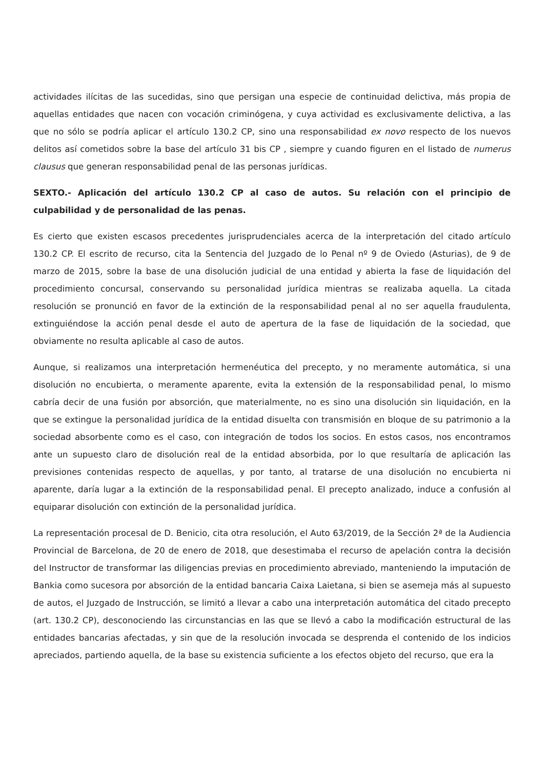actividades ilícitas de las sucedidas, sino que persigan una especie de continuidad delictiva, más propia de aquellas entidades que nacen con vocación criminógena, y cuya actividad es exclusivamente delictiva, a las que no sólo se podría aplicar el artículo 130.2 CP, sino una responsabilidad ex novo respecto de los nuevos delitos así cometidos sobre la base del artículo 31 bis CP , siempre y cuando figuren en el listado de numerus clausus que generan responsabilidad penal de las personas jurídicas.
SEXTO.- Aplicación del artículo 130.2 CP al caso de autos. Su relación con el principio de culpabilidad y de personalidad de las penas.
Es cierto que existen escasos precedentes jurisprudenciales acerca de la interpretación del citado artículo 130.2 CP. El escrito de recurso, cita la Sentencia del Juzgado de lo Penal nº 9 de Oviedo (Asturias), de 9 de marzo de 2015, sobre la base de una disolución judicial de una entidad y abierta la fase de liquidación del procedimiento concursal, conservando su personalidad jurídica mientras se realizaba aquella. La citada resolución se pronunció en favor de la extinción de la responsabilidad penal al no ser aquella fraudulenta, extinguiéndose la acción penal desde el auto de apertura de la fase de liquidación de la sociedad, que obviamente no resulta aplicable al caso de autos.
Aunque, si realizamos una interpretación hermenéutica del precepto, y no meramente automática, si una disolución no encubierta, o meramente aparente, evita la extensión de la responsabilidad penal, lo mismo cabría decir de una fusión por absorción, que materialmente, no es sino una disolución sin liquidación, en la que se extingue la personalidad jurídica de la entidad disuelta con transmisión en bloque de su patrimonio a la sociedad absorbente como es el caso, con integración de todos los socios. En estos casos, nos encontramos ante un supuesto claro de disolución real de la entidad absorbida, por lo que resultaría de aplicación las previsiones contenidas respecto de aquellas, y por tanto, al tratarse de una disolución no encubierta ni aparente, daría lugar a la extinción de la responsabilidad penal. El precepto analizado, induce a confusión al equiparar disolución con extinción de la personalidad jurídica.
La representación procesal de D. Benicio, cita otra resolución, el Auto 63/2019, de la Sección 2ª de la Audiencia Provincial de Barcelona, de 20 de enero de 2018, que desestimaba el recurso de apelación contra la decisión del Instructor de transformar las diligencias previas en procedimiento abreviado, manteniendo la imputación de Bankia como sucesora por absorción de la entidad bancaria Caixa Laietana, si bien se asemeja más al supuesto de autos, el Juzgado de Instrucción, se limitó a llevar a cabo una interpretación automática del citado precepto (art. 130.2 CP), desconociendo las circunstancias en las que se llevó a cabo la modificación estructural de las entidades bancarias afectadas, y sin que de la resolución invocada se desprenda el contenido de los indicios apreciados, partiendo aquella, de la base su existencia suficiente a los efectos objeto del recurso, que era la